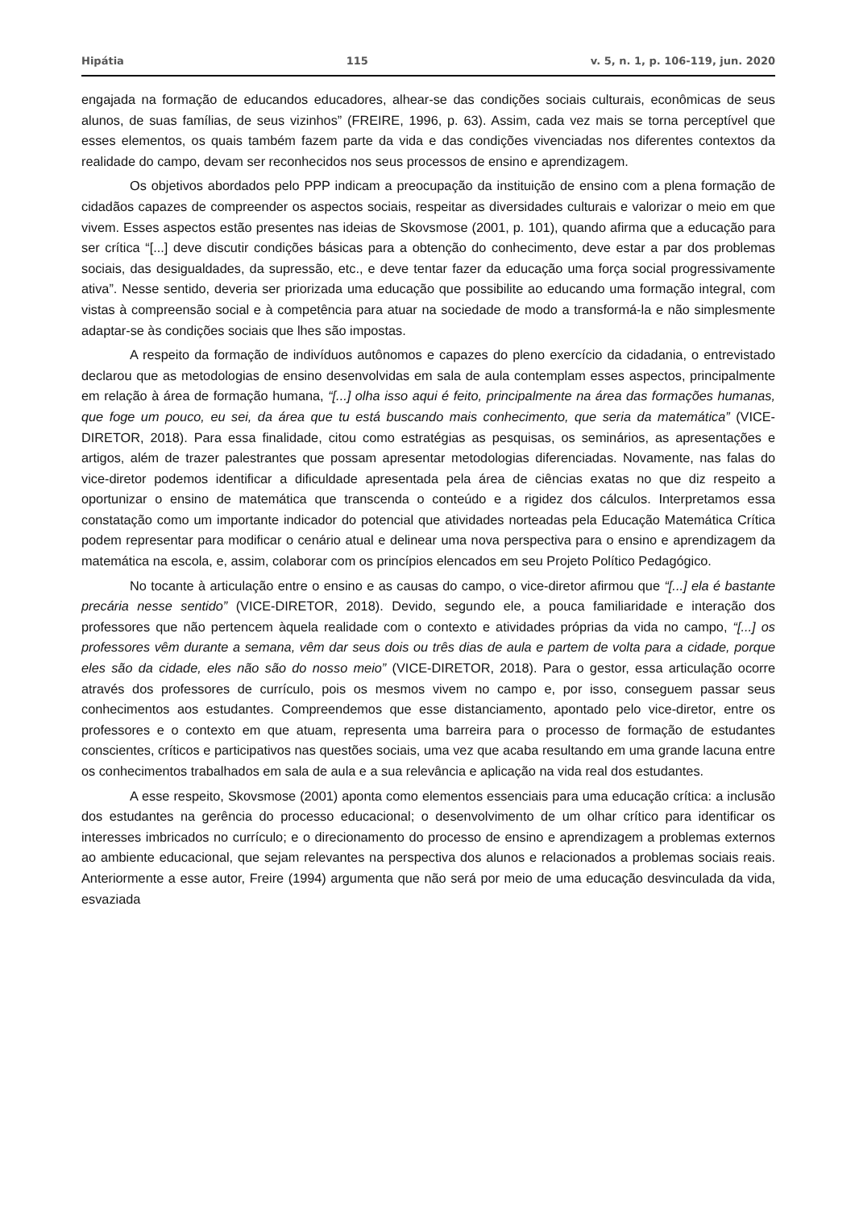Hipátia 115 v. 5, n. 1, p. 106-119, jun. 2020
engajada na formação de educandos educadores, alhear-se das condições sociais culturais, econômicas de seus alunos, de suas famílias, de seus vizinhos” (FREIRE, 1996, p. 63). Assim, cada vez mais se torna perceptível que esses elementos, os quais também fazem parte da vida e das condições vivenciadas nos diferentes contextos da realidade do campo, devam ser reconhecidos nos seus processos de ensino e aprendizagem.
Os objetivos abordados pelo PPP indicam a preocupação da instituição de ensino com a plena formação de cidadãos capazes de compreender os aspectos sociais, respeitar as diversidades culturais e valorizar o meio em que vivem. Esses aspectos estão presentes nas ideias de Skovsmose (2001, p. 101), quando afirma que a educação para ser crítica “[...] deve discutir condições básicas para a obtenção do conhecimento, deve estar a par dos problemas sociais, das desigualdades, da supressão, etc., e deve tentar fazer da educação uma força social progressivamente ativa”. Nesse sentido, deveria ser priorizada uma educação que possibilite ao educando uma formação integral, com vistas à compreensão social e à competência para atuar na sociedade de modo a transformá-la e não simplesmente adaptar-se às condições sociais que lhes são impostas.
A respeito da formação de indivíduos autônomos e capazes do pleno exercício da cidadania, o entrevistado declarou que as metodologias de ensino desenvolvidas em sala de aula contemplam esses aspectos, principalmente em relação à área de formação humana, “[...] olha isso aqui é feito, principalmente na área das formações humanas, que foge um pouco, eu sei, da área que tu está buscando mais conhecimento, que seria da matemática” (VICE-DIRETOR, 2018). Para essa finalidade, citou como estratégias as pesquisas, os seminários, as apresentações e artigos, além de trazer palestrantes que possam apresentar metodologias diferenciadas. Novamente, nas falas do vice-diretor podemos identificar a dificuldade apresentada pela área de ciências exatas no que diz respeito a oportunizar o ensino de matemática que transcenda o conteúdo e a rigidez dos cálculos. Interpretamos essa constatação como um importante indicador do potencial que atividades norteadas pela Educação Matemática Crítica podem representar para modificar o cenário atual e delinear uma nova perspectiva para o ensino e aprendizagem da matemática na escola, e, assim, colaborar com os princípios elencados em seu Projeto Político Pedagógico.
No tocante à articulação entre o ensino e as causas do campo, o vice-diretor afirmou que “[...] ela é bastante precária nesse sentido” (VICE-DIRETOR, 2018). Devido, segundo ele, a pouca familiaridade e interação dos professores que não pertencem àquela realidade com o contexto e atividades próprias da vida no campo, “[...] os professores vêm durante a semana, vêm dar seus dois ou três dias de aula e partem de volta para a cidade, porque eles são da cidade, eles não são do nosso meio” (VICE-DIRETOR, 2018). Para o gestor, essa articulação ocorre através dos professores de currículo, pois os mesmos vivem no campo e, por isso, conseguem passar seus conhecimentos aos estudantes. Compreendemos que esse distanciamento, apontado pelo vice-diretor, entre os professores e o contexto em que atuam, representa uma barreira para o processo de formação de estudantes conscientes, críticos e participativos nas questões sociais, uma vez que acaba resultando em uma grande lacuna entre os conhecimentos trabalhados em sala de aula e a sua relevância e aplicação na vida real dos estudantes.
A esse respeito, Skovsmose (2001) aponta como elementos essenciais para uma educação crítica: a inclusão dos estudantes na gerência do processo educacional; o desenvolvimento de um olhar crítico para identificar os interesses imbricados no currículo; e o direcionamento do processo de ensino e aprendizagem a problemas externos ao ambiente educacional, que sejam relevantes na perspectiva dos alunos e relacionados a problemas sociais reais. Anteriormente a esse autor, Freire (1994) argumenta que não será por meio de uma educação desvinculada da vida, esvaziada